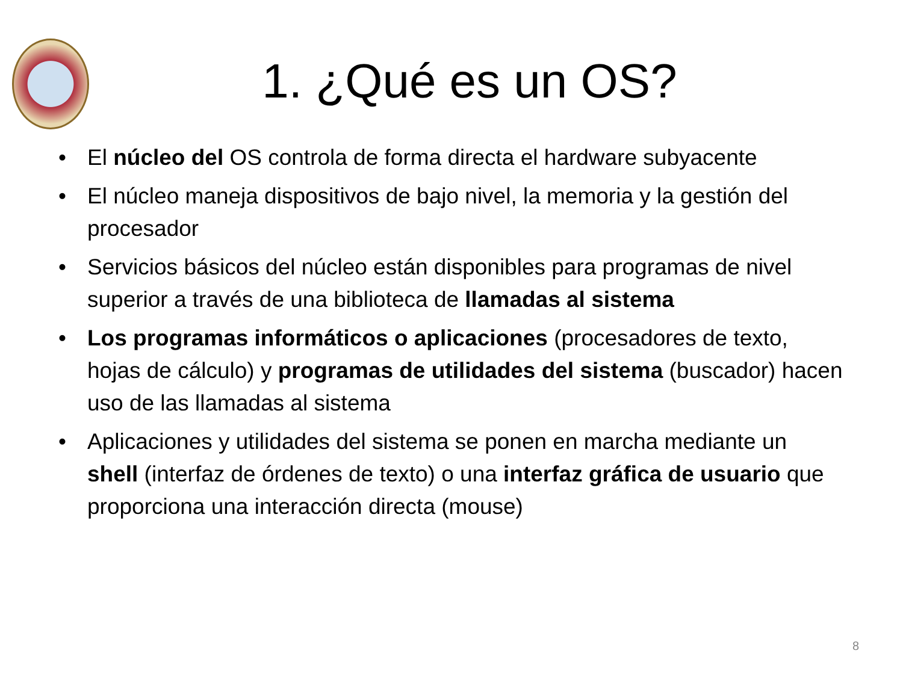1. ¿Qué es un OS?
• El núcleo del OS controla de forma directa el hardware subyacente
• El núcleo maneja dispositivos de bajo nivel, la memoria y la gestión del procesador
• Servicios básicos del núcleo están disponibles para programas de nivel superior a través de una biblioteca de llamadas al sistema
• Los programas informáticos o aplicaciones (procesadores de texto, hojas de cálculo) y programas de utilidades del sistema (buscador) hacen uso de las llamadas al sistema
• Aplicaciones y utilidades del sistema se ponen en marcha mediante un shell (interfaz de órdenes de texto) o una interfaz gráfica de usuario que proporciona una interacción directa (mouse)
8